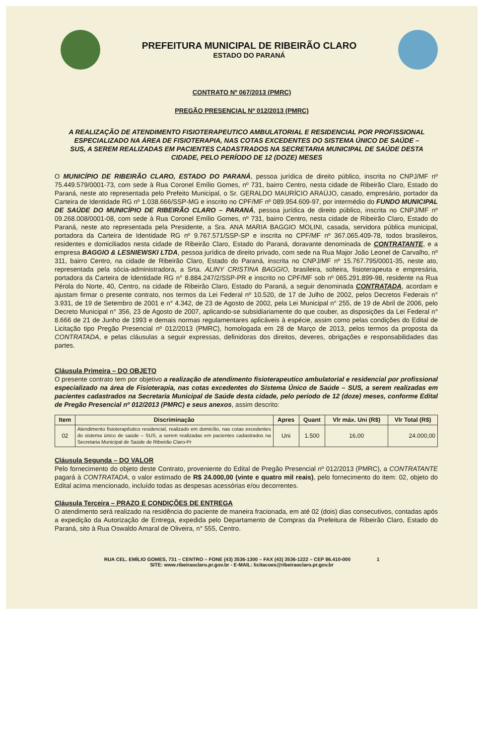PREFEITURA MUNICIPAL DE RIBEIRÃO CLARO
ESTADO DO PARANÁ
CONTRATO Nº 067/2013 (PMRC)
PREGÃO PRESENCIAL Nº 012/2013 (PMRC)
A REALIZAÇÃO DE ATENDIMENTO FISIOTERAPEUTICO AMBULATORIAL E RESIDENCIAL POR PROFISSIONAL ESPECIALIZADO NA ÁREA DE FISIOTERAPIA, NAS COTAS EXCEDENTES DO SISTEMA ÚNICO DE SAÚDE – SUS, A SEREM REALIZADAS EM PACIENTES CADASTRADOS NA SECRETARIA MUNICIPAL DE SAÚDE DESTA CIDADE, PELO PERÍODO DE 12 (DOZE) MESES
O MUNICÍPIO DE RIBEIRÃO CLARO, ESTADO DO PARANÁ, pessoa jurídica de direito público, inscrita no CNPJ/MF nº 75.449.579/0001-73, com sede à Rua Coronel Emílio Gomes, nº 731, bairro Centro, nesta cidade de Ribeirão Claro, Estado do Paraná, neste ato representada pelo Prefeito Municipal, o Sr. GERALDO MAURÍCIO ARAÚJO, casado, empresário, portador da Carteira de Identidade RG nº 1.038.666/SSP-MG e inscrito no CPF/MF nº 089.954.609-97, por intermédio do FUNDO MUNICIPAL DE SAÚDE DO MUNICÍPIO DE RIBEIRÃO CLARO – PARANÁ, pessoa jurídica de direito público, inscrita no CNPJ/MF nº 09.268.008/0001-08, com sede à Rua Coronel Emílio Gomes, nº 731, bairro Centro, nesta cidade de Ribeirão Claro, Estado do Paraná, neste ato representada pela Presidente, a Sra. ANA MARIA BAGGIO MOLINI, casada, servidora pública municipal, portadora da Carteira de Identidade RG nº 9.767.571/SSP-SP e inscrita no CPF/MF nº 367.065.409-78, todos brasileiros, residentes e domiciliados nesta cidade de Ribeirão Claro, Estado do Paraná, doravante denominada de CONTRATANTE, e a empresa BAGGIO & LESNIEWSKI LTDA, pessoa jurídica de direito privado, com sede na Rua Major João Leonel de Carvalho, nº 311, bairro Centro, na cidade de Ribeirão Claro, Estado do Paraná, inscrita no CNPJ/MF nº 15.767.795/0001-35, neste ato, representada pela sócia-administradora, a Srta. ALINY CRISTINA BAGGIO, brasileira, solteira, fisioterapeuta e empresária, portadora da Carteira de Identidade RG n° 8.884.247/2/SSP-PR e inscrito no CPF/MF sob nº 065.291.899-98, residente na Rua Pérola do Norte, 40, Centro, na cidade de Ribeirão Claro, Estado do Paraná, a seguir denominada CONTRATADA, acordam e ajustam firmar o presente contrato, nos termos da Lei Federal nº 10.520, de 17 de Julho de 2002, pelos Decretos Federais n° 3.931, de 19 de Setembro de 2001 e n° 4.342, de 23 de Agosto de 2002, pela Lei Municipal n° 255, de 19 de Abril de 2006, pelo Decreto Municipal n° 356, 23 de Agosto de 2007, aplicando-se subsidiariamente do que couber, as disposições da Lei Federal n° 8.666 de 21 de Junho de 1993 e demais normas regulamentares aplicáveis à espécie, assim como pelas condições do Edital de Licitação tipo Pregão Presencial nº 012/2013 (PMRC), homologada em 28 de Março de 2013, pelos termos da proposta da CONTRATADA, e pelas cláusulas a seguir expressas, definidoras dos direitos, deveres, obrigações e responsabilidades das partes.
Cláusula Primeira – DO OBJETO
O presente contrato tem por objetivo a realização de atendimento fisioterapeutico ambulatorial e residencial por profissional especializado na área de Fisioterapia, nas cotas excedentes do Sistema Único de Saúde – SUS, a serem realizadas em pacientes cadastrados na Secretaria Municipal de Saúde desta cidade, pelo período de 12 (doze) meses, conforme Edital de Pregão Presencial nº 012/2013 (PMRC) e seus anexos, assim descrito:
| Item | Discriminação | Apres | Quant | Vlr máx. Uni (R$) | Vlr Total (R$) |
| --- | --- | --- | --- | --- | --- |
| 02 | Atendimento fisioterapêutico residencial, realizado em domicílio, nas cotas excedentes do sistema único de saúde – SUS, a serem realizadas em pacientes cadastrados na Secretaria Municipal de Saúde de Ribeirão Claro-Pr | Uni | 1.500 | 16,00 | 24.000,00 |
Cláusula Segunda – DO VALOR
Pelo fornecimento do objeto deste Contrato, proveniente do Edital de Pregão Presencial nº 012/2013 (PMRC), a CONTRATANTE pagará à CONTRATADA, o valor estimado de R$ 24.000,00 (vinte e quatro mil reais), pelo fornecimento do item: 02, objeto do Edital acima mencionado, incluído todas as despesas acessórias e/ou decorrentes.
Cláusula Terceira – PRAZO E CONDIÇÕES DE ENTREGA
O atendimento será realizado na residência do paciente de maneira fracionada, em até 02 (dois) dias consecutivos, contadas após a expedição da Autorização de Entrega, expedida pelo Departamento de Compras da Prefeitura de Ribeirão Claro, Estado do Paraná, sito à Rua Oswaldo Amaral de Oliveira, n° 555, Centro.
RUA CEL. EMÍLIO GOMES, 731 – CENTRO – FONE (43) 3536-1300 – FAX (43) 3536-1222 – CEP 86.410-000 1
SITE: www.ribeiraoclaro.pr.gov.br - E-MAIL: licitacoes@ribeiraoclaro.pr.gov.br